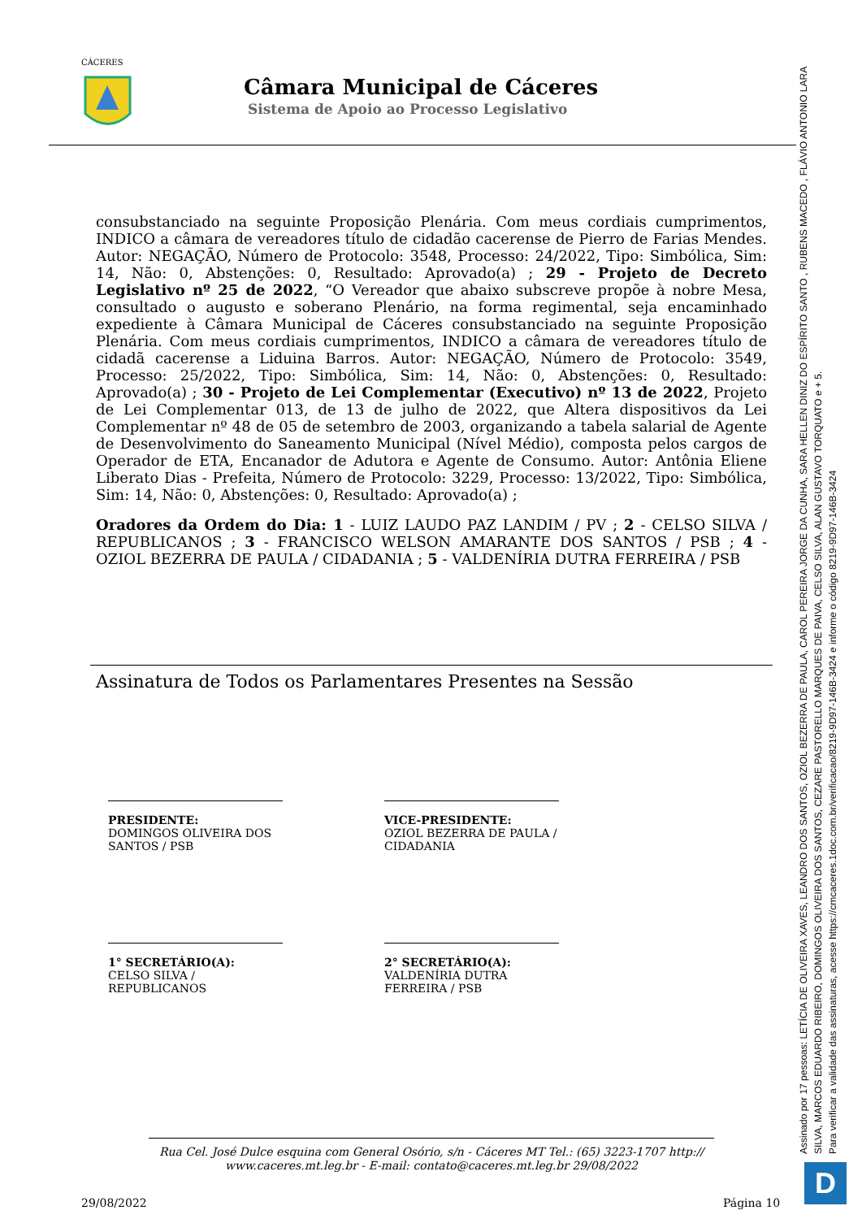CÁCERES
Câmara Municipal de Cáceres
Sistema de Apoio ao Processo Legislativo
consubstanciado na seguinte Proposição Plenária. Com meus cordiais cumprimentos, INDICO a câmara de vereadores título de cidadão cacerense de Pierro de Farias Mendes. Autor: NEGAÇÃO, Número de Protocolo: 3548, Processo: 24/2022, Tipo: Simbólica, Sim: 14, Não: 0, Abstenções: 0, Resultado: Aprovado(a) ; 29 - Projeto de Decreto Legislativo nº 25 de 2022, “O Vereador que abaixo subscreve propõe à nobre Mesa, consultado o augusto e soberano Plenário, na forma regimental, seja encaminhado expediente à Câmara Municipal de Cáceres consubstanciado na seguinte Proposição Plenária. Com meus cordiais cumprimentos, INDICO a câmara de vereadores título de cidadã cacerense a Liduina Barros. Autor: NEGAÇÃO, Número de Protocolo: 3549, Processo: 25/2022, Tipo: Simbólica, Sim: 14, Não: 0, Abstenções: 0, Resultado: Aprovado(a) ; 30 - Projeto de Lei Complementar (Executivo) nº 13 de 2022, Projeto de Lei Complementar 013, de 13 de julho de 2022, que Altera dispositivos da Lei Complementar nº 48 de 05 de setembro de 2003, organizando a tabela salarial de Agente de Desenvolvimento do Saneamento Municipal (Nível Médio), composta pelos cargos de Operador de ETA, Encanador de Adutora e Agente de Consumo. Autor: Antônia Eliene Liberato Dias - Prefeita, Número de Protocolo: 3229, Processo: 13/2022, Tipo: Simbólica, Sim: 14, Não: 0, Abstenções: 0, Resultado: Aprovado(a) ;
Oradores da Ordem do Dia: 1 - LUIZ LAUDO PAZ LANDIM / PV ; 2 - CELSO SILVA / REPUBLICANOS ; 3 - FRANCISCO WELSON AMARANTE DOS SANTOS / PSB ; 4 - OZIOL BEZERRA DE PAULA / CIDADANIA ; 5 - VALDENÍRIA DUTRA FERREIRA / PSB
Assinatura de Todos os Parlamentares Presentes na Sessão
PRESIDENTE:
DOMINGOS OLIVEIRA DOS SANTOS / PSB
VICE-PRESIDENTE:
OZIOL BEZERRA DE PAULA / CIDADANIA
1° SECRETÁRIO(A):
CELSO SILVA / REPUBLICANOS
2° SECRETÁRIO(A):
VALDENÍRIA DUTRA FERREIRA / PSB
Rua Cel. José Dulce esquina com General Osório, s/n - Cáceres MT Tel.: (65) 3223-1707 http:// www.caceres.mt.leg.br - E-mail: contato@caceres.mt.leg.br 29/08/2022
29/08/2022 Página 10
Assinado por 17 pessoas: LETÍCIA DE OLIVEIRA XAVES, LEANDRO DOS SANTOS, OZIOL BEZERRA DE PAULA, CAROL PEREIRA JORGE DA CUNHA, SARA HELLEN DINIZ DO ESPÍRITO SANTO , RUBENS MACEDO , FLÁVIO ANTONIO LARA SILVA, MARCOS EDUARDO RIBEIRO, DOMINGOS OLIVEIRA DOS SANTOS, CEZARE PASTORELLO MARQUES DE PAIVA, CELSO SILVA, ALAN GUSTAVO TORQUATO e + 5.
Para verificar a validade das assinaturas, acesse https://cmcaceres.1doc.com.br/verificacao/8219-9D97-146B-3424 e informe o código 8219-9D97-146B-3424
D